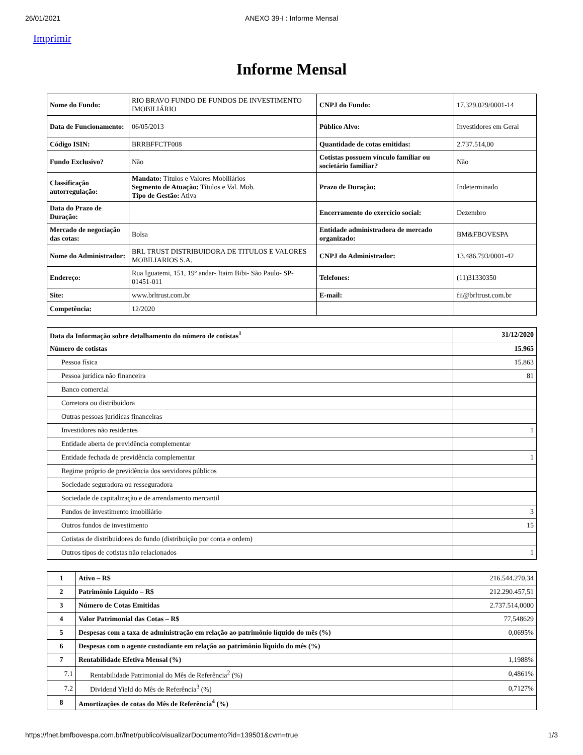26/01/2021 ANEXO 39-I : Informe Mensal
Imprimir
Informe Mensal
| Nome do Fundo: | RIO BRAVO FUNDO DE FUNDOS DE INVESTIMENTO IMOBILIÁRIO | CNPJ do Fundo: | 17.329.029/0001-14 |
| Data de Funcionamento: | 06/05/2013 | Público Alvo: | Investidores em Geral |
| Código ISIN: | BRRBFFCTF008 | Quantidade de cotas emitidas: | 2.737.514,00 |
| Fundo Exclusivo? | Não | Cotistas possuem vínculo familiar ou societário familiar? | Não |
| Classificação autorregulação: | Mandato: Títulos e Valores Mobiliários Segmento de Atuação: Títulos e Val. Mob. Tipo de Gestão: Ativa | Prazo de Duração: | Indeterminado |
| Data do Prazo de Duração: | | Encerramento do exercício social: | Dezembro |
| Mercado de negociação das cotas: | Bolsa | Entidade administradora de mercado organizado: | BM&FBOVESPA |
| Nome do Administrador: | BRL TRUST DISTRIBUIDORA DE TITULOS E VALORES MOBILIARIOS S.A. | CNPJ do Administrador: | 13.486.793/0001-42 |
| Endereço: | Rua Iguatemi, 151, 19º andar- Itaim Bibi- São Paulo- SP- 01451-011 | Telefones: | (11)31330350 |
| Site: | www.brltrust.com.br | E-mail: | fii@brltrust.com.br |
| Competência: | 12/2020 | | |
| Data da Informação sobre detalhamento do número de cotistas<sup>1</sup> | 31/12/2020 |
| Número de cotistas | 15.965 |
| Pessoa física | 15.863 |
| Pessoa jurídica não financeira | 81 |
| Banco comercial | |
| Corretora ou distribuidora | |
| Outras pessoas jurídicas financeiras | |
| Investidores não residentes | 1 |
| Entidade aberta de previdência complementar | |
| Entidade fechada de previdência complementar | 1 |
| Regime próprio de previdência dos servidores públicos | |
| Sociedade seguradora ou resseguradora | |
| Sociedade de capitalização e de arrendamento mercantil | |
| Fundos de investimento imobiliário | 3 |
| Outros fundos de investimento | 15 |
| Cotistas de distribuidores do fundo (distribuição por conta e ordem) | |
| Outros tipos de cotistas não relacionados | 1 |
| 1 | Ativo – R$ | 216.544.270,34 |
| 2 | Patrimônio Líquido – R$ | 212.290.457,51 |
| 3 | Número de Cotas Emitidas | 2.737.514,0000 |
| 4 | Valor Patrimonial das Cotas – R$ | 77,548629 |
| 5 | Despesas com a taxa de administração em relação ao patrimônio líquido do mês (%) | 0,0695% |
| 6 | Despesas com o agente custodiante em relação ao patrimônio líquido do mês (%) | |
| 7 | Rentabilidade Efetiva Mensal (%) | 1,1988% |
| 7.1 | Rentabilidade Patrimonial do Mês de Referência<sup>2</sup> (%) | 0,4861% |
| 7.2 | Dividend Yield do Mês de Referência<sup>3</sup> (%) | 0,7127% |
| 8 | Amortizações de cotas do Mês de Referência<sup>4</sup> (%) | |
https://fnet.bmfbovespa.com.br/fnet/publico/visualizarDocumento?id=139501&cvm=true 1/3